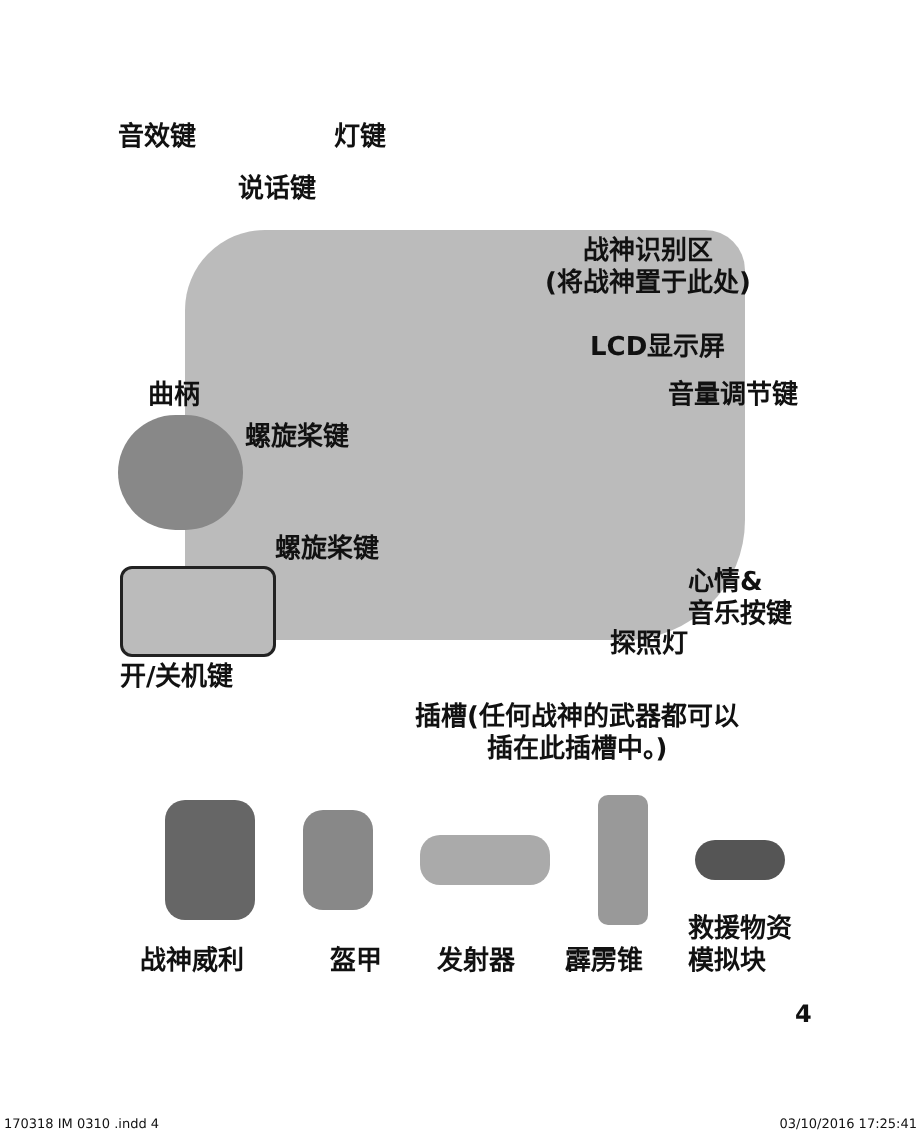音效键 灯键
说话键
战神识别区
(将战神置于此处)
LCD显示屏
曲柄 音量调节键
螺旋桨键
螺旋桨键
心情&
音乐按键
探照灯
开/关机键
插槽(任何战神的武器都可以
插在此插槽中。)
战神威利 盔甲 发射器 霹雳锥
救援物资
模拟块
4
170318 IM 0310 .indd 4 03/10/2016 17:25:41